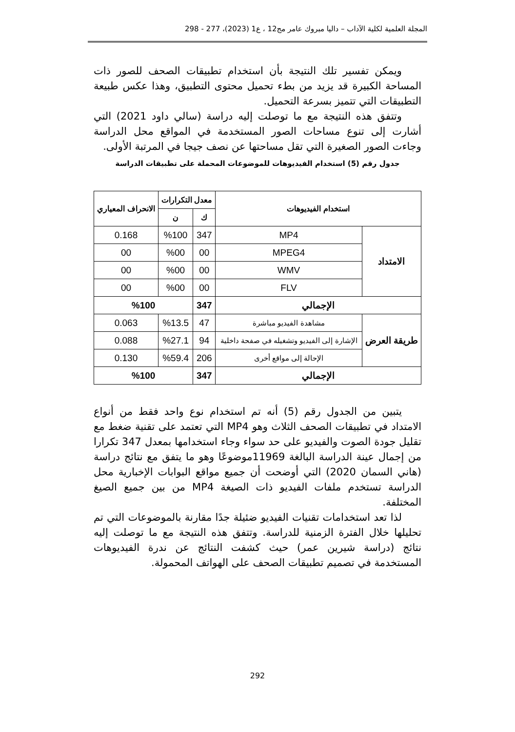المجلة العلمية لكلية الآداب – داليا مبروك عامر مج12 ، ع1 (2023)، 277 - 298
ويمكن تفسير تلك النتيجة بأن استخدام تطبيقات الصحف للصور ذات المساحة الكبيرة قد يزيد من بطء تحميل محتوى التطبيق، وهذا عكس طبيعة التطبيقات التي تتميز بسرعة التحميل.
وتتفق هذه النتيجة مع ما توصلت إليه دراسة (سالي داود 2021) التي أشارت إلى تنوع مساحات الصور المستخدمة في المواقع محل الدراسة وجاءت الصور الصغيرة التي تقل مساحتها عن نصف جيجا في المرتبة الأولى.
جدول رقم (5) استخدام الفيديوهات للموضوعات المحملة على تطبيقات الدراسة
| استخدام الفيديوهات | | معدل التكرارات | | الانحراف المعياري |
| --- | --- | --- | --- | --- |
| | | ك | ن | |
| الامتداد | MP4 | 347 | %100 | 0.168 |
| | MPEG4 | 00 | %00 | 00 |
| | WMV | 00 | %00 | 00 |
| | FLV | 00 | %00 | 00 |
| الإجمالي | | 347 | %100 | |
| طريقة العرض | مشاهدة الفيديو مباشرة | 47 | %13.5 | 0.063 |
| | الإشارة إلى الفيديو وتشغيله في صفحة داخلية | 94 | %27.1 | 0.088 |
| | الإحالة إلى مواقع أخرى | 206 | %59.4 | 0.130 |
| الإجمالي | | 347 | %100 | |
يتبين من الجدول رقم (5) أنه تم استخدام نوع واحد فقط من أنواع الامتداد في تطبيقات الصحف الثلاث وهو MP4 التي تعتمد على تقنية ضغط مع تقليل جودة الصوت والفيديو على حد سواء وجاء استخدامها بمعدل 347 تكرارا من إجمال عينة الدراسة البالغة 11969موضوعًا وهو ما يتفق مع نتائج دراسة (هاني السمان 2020) التي أوضحت أن جميع مواقع البوابات الإخبارية محل الدراسة تستخدم ملفات الفيديو ذات الصيغة MP4 من بين جميع الصيغ المختلفة.
لذا تعد استخدامات تقنيات الفيديو ضئيلة جدًا مقارنة بالموضوعات التي تم تحليلها خلال الفترة الزمنية للدراسة. وتتفق هذه النتيجة مع ما توصلت إليه نتائج (دراسة شيرين عمر) حيث كشفت النتائج عن ندرة الفيديوهات المستخدمة في تصميم تطبيقات الصحف على الهواتف المحمولة.
292